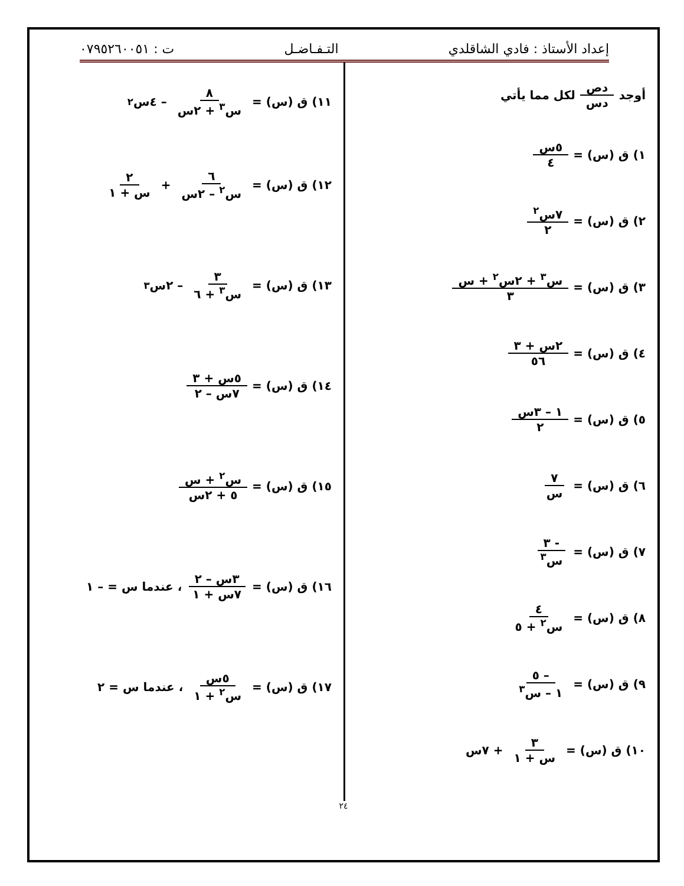إعداد الأستاذ : فادي الشاقلدي التـفـاضـل ت : ٠٧٩٥٢٦٠٠٥١
أوجد دص دس لكل مما يأتي
١) ق (س) = ٥س ٤
٢) ق (س) = ٧س<sup>٢</sup> ٢
٣) ق (س) = س<sup>٣</sup> + ٢س<sup>٢</sup> + س ٣
٤) ق (س) = ٢س + ٣ ٥٦
٥) ق (س) = ١ – ٣س ٢
٦) ق (س) = ٧ س
٧) ق (س) = - ٣ س<sup>٣</sup>
٨) ق (س) = ٤ س<sup>٢</sup> + ٥
٩) ق (س) = – ٥ ١ – س<sup>٣</sup>
١٠) ق (س) = ٣ س + ١ + ٧س
١١) ق (س) = ٨ س<sup>٣</sup> + ٢س – ٤س<sup>٢</sup>
١٢) ق (س) = ٦ س<sup>٢</sup> – ٢س + ٢ س + ١
١٣) ق (س) = ٣ س<sup>٣</sup> + ٦ – ٢س<sup>٣</sup>
١٤) ق (س) = ٥س + ٣ ٧س – ٢
١٥) ق (س) = س<sup>٢</sup> + س ٥ + ٢س
١٦) ق (س) = ٣س – ٢ ٧س + ١ ، عندما س = – ١
١٧) ق (س) = ٥س س<sup>٢</sup> + ١ ، عندما س = ٢
٢٤